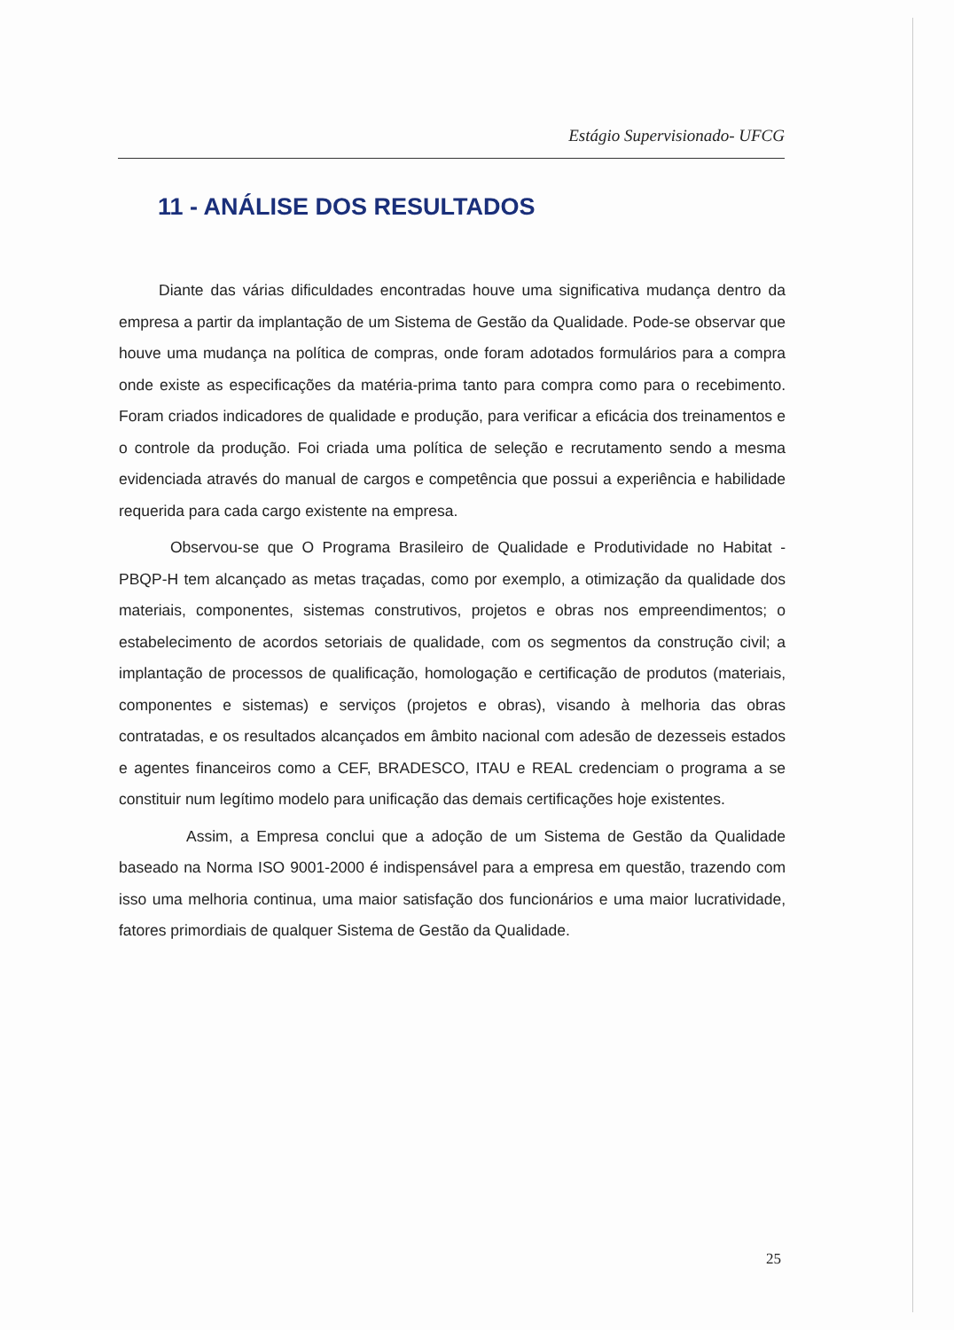Estágio Supervisionado- UFCG
11 - ANÁLISE DOS RESULTADOS
Diante das várias dificuldades encontradas houve uma significativa mudança dentro da empresa a partir da implantação de um Sistema de Gestão da Qualidade. Pode-se observar que houve uma mudança na política de compras, onde foram adotados formulários para a compra onde existe as especificações da matéria-prima tanto para compra como para o recebimento. Foram criados indicadores de qualidade e produção, para verificar a eficácia dos treinamentos e o controle da produção. Foi criada uma política de seleção e recrutamento sendo a mesma evidenciada através do manual de cargos e competência que possui a experiência e habilidade requerida para cada cargo existente na empresa.
Observou-se que O Programa Brasileiro de Qualidade e Produtividade no Habitat - PBQP-H tem alcançado as metas traçadas, como por exemplo, a otimização da qualidade dos materiais, componentes, sistemas construtivos, projetos e obras nos empreendimentos; o estabelecimento de acordos setoriais de qualidade, com os segmentos da construção civil; a implantação de processos de qualificação, homologação e certificação de produtos (materiais, componentes e sistemas) e serviços (projetos e obras), visando à melhoria das obras contratadas, e os resultados alcançados em âmbito nacional com adesão de dezesseis estados e agentes financeiros como a CEF, BRADESCO, ITAU e REAL credenciam o programa a se constituir num legítimo modelo para unificação das demais certificações hoje existentes.
Assim, a Empresa conclui que a adoção de um Sistema de Gestão da Qualidade baseado na Norma ISO 9001-2000 é indispensável para a empresa em questão, trazendo com isso uma melhoria continua, uma maior satisfação dos funcionários e uma maior lucratividade, fatores primordiais de qualquer Sistema de Gestão da Qualidade.
25